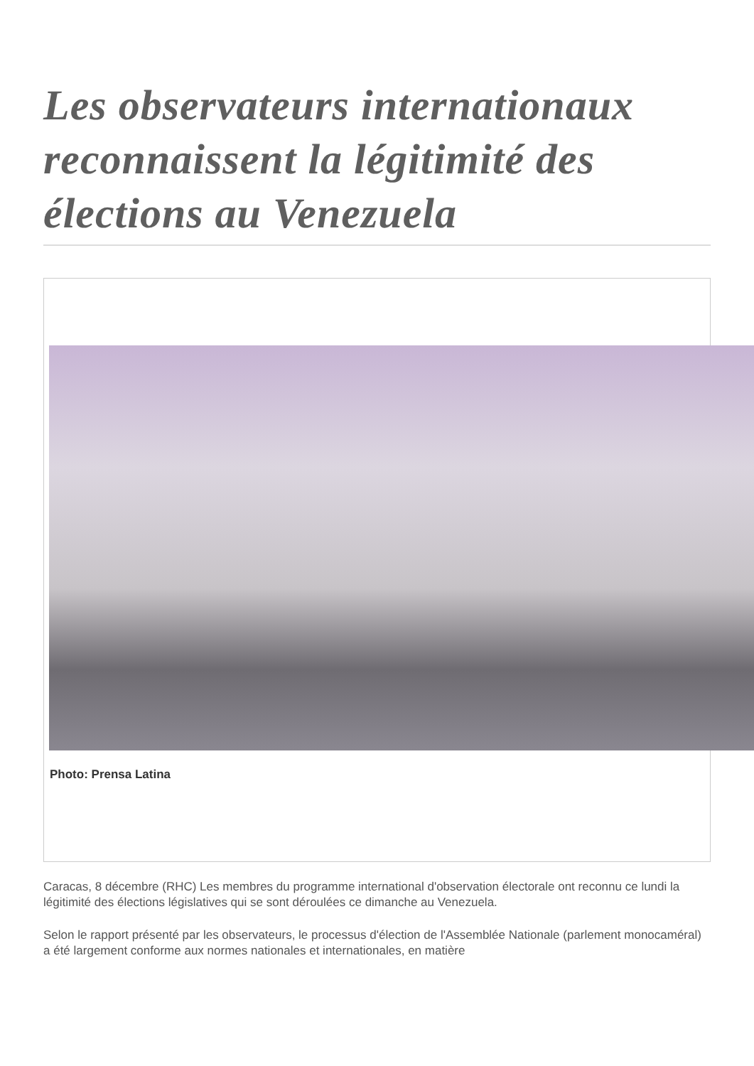Les observateurs internationaux reconnaissent la légitimité des élections au Venezuela
Photo: Prensa Latina
Caracas, 8 décembre (RHC) Les membres du programme international d'observation électorale ont reconnu ce lundi la légitimité des élections législatives qui se sont déroulées ce dimanche au Venezuela.
Selon le rapport présenté par les observateurs, le processus d'élection de l'Assemblée Nationale (parlement monocaméral) a été largement conforme aux normes nationales et internationales, en matière